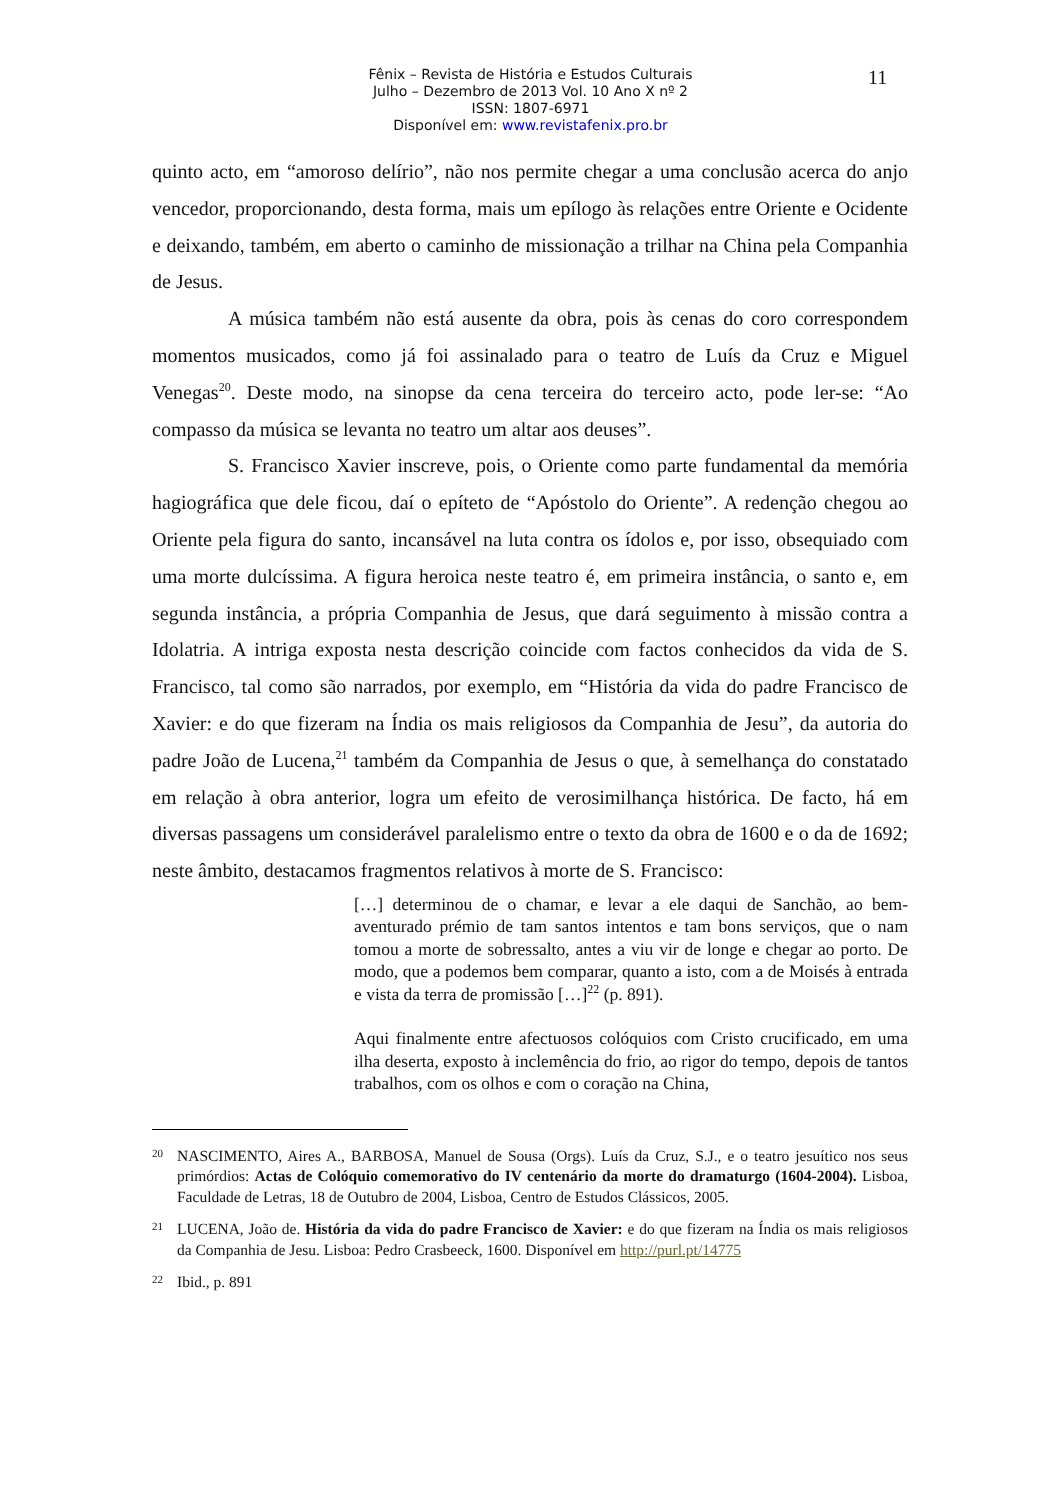Fênix – Revista de História e Estudos Culturais
Julho – Dezembro de 2013 Vol. 10 Ano X nº 2
ISSN: 1807-6971
Disponível em: www.revistafenix.pro.br
11
quinto acto, em “amoroso delírio”, não nos permite chegar a uma conclusão acerca do anjo vencedor, proporcionando, desta forma, mais um epílogo às relações entre Oriente e Ocidente e deixando, também, em aberto o caminho de missionação a trilhar na China pela Companhia de Jesus.
A música também não está ausente da obra, pois às cenas do coro correspondem momentos musicados, como já foi assinalado para o teatro de Luís da Cruz e Miguel Venegas<sup>20</sup>. Deste modo, na sinopse da cena terceira do terceiro acto, pode ler-se: “Ao compasso da música se levanta no teatro um altar aos deuses”.
S. Francisco Xavier inscreve, pois, o Oriente como parte fundamental da memória hagiográfica que dele ficou, daí o epíteto de “Apóstolo do Oriente”. A redenção chegou ao Oriente pela figura do santo, incansável na luta contra os ídolos e, por isso, obsequiado com uma morte dulcíssima. A figura heroica neste teatro é, em primeira instância, o santo e, em segunda instância, a própria Companhia de Jesus, que dará seguimento à missão contra a Idolatria. A intriga exposta nesta descrição coincide com factos conhecidos da vida de S. Francisco, tal como são narrados, por exemplo, em “História da vida do padre Francisco de Xavier: e do que fizeram na Índia os mais religiosos da Companhia de Jesu”, da autoria do padre João de Lucena,<sup>21</sup> também da Companhia de Jesus o que, à semelhança do constatado em relação à obra anterior, logra um efeito de verosimilhança histórica. De facto, há em diversas passagens um considerável paralelismo entre o texto da obra de 1600 e o da de 1692; neste âmbito, destacamos fragmentos relativos à morte de S. Francisco:
[…] determinou de o chamar, e levar a ele daqui de Sanchão, ao bem-aventurado prémio de tam santos intentos e tam bons serviços, que o nam tomou a morte de sobressalto, antes a viu vir de longe e chegar ao porto. De modo, que a podemos bem comparar, quanto a isto, com a de Moisés à entrada e vista da terra de promissão […]<sup>22</sup> (p. 891).
Aqui finalmente entre afectuosos colóquios com Cristo crucificado, em uma ilha deserta, exposto à inclemência do frio, ao rigor do tempo, depois de tantos trabalhos, com os olhos e com o coração na China,
20 NASCIMENTO, Aires A., BARBOSA, Manuel de Sousa (Orgs). Luís da Cruz, S.J., e o teatro jesuítico nos seus primórdios: Actas de Colóquio comemorativo do IV centenário da morte do dramaturgo (1604-2004). Lisboa, Faculdade de Letras, 18 de Outubro de 2004, Lisboa, Centro de Estudos Clássicos, 2005.
21 LUCENA, João de. História da vida do padre Francisco de Xavier: e do que fizeram na Índia os mais religiosos da Companhia de Jesu. Lisboa: Pedro Crasbeeck, 1600. Disponível em http://purl.pt/14775
22 Ibid., p. 891